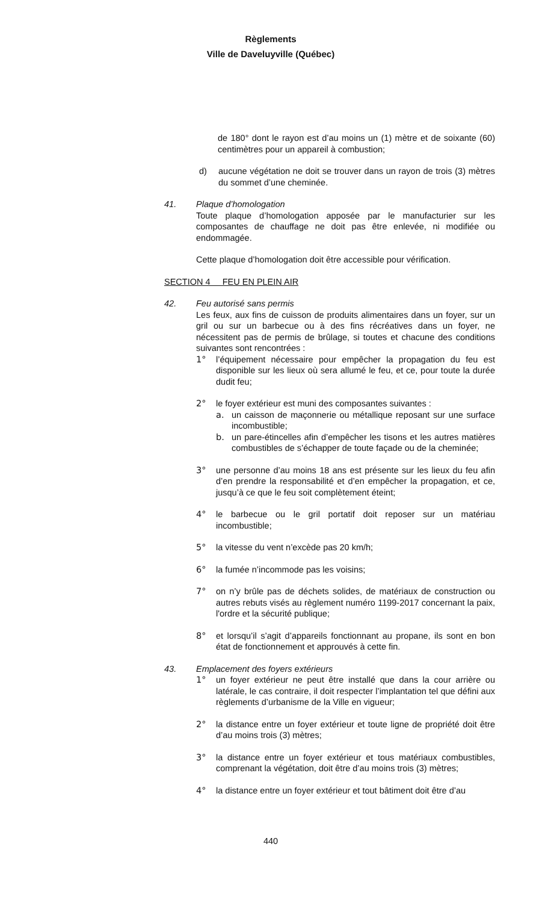Règlements
Ville de Daveluyville (Québec)
de 180° dont le rayon est d’au moins un (1) mètre et de soixante (60) centimètres pour un appareil à combustion;
d) aucune végétation ne doit se trouver dans un rayon de trois (3) mètres du sommet d’une cheminée.
41. Plaque d’homologation
Toute plaque d’homologation apposée par le manufacturier sur les composantes de chauffage ne doit pas être enlevée, ni modifiée ou endommagée.
Cette plaque d’homologation doit être accessible pour vérification.
SECTION 4 FEU EN PLEIN AIR
42. Feu autorisé sans permis
Les feux, aux fins de cuisson de produits alimentaires dans un foyer, sur un gril ou sur un barbecue ou à des fins récréatives dans un foyer, ne nécessitent pas de permis de brûlage, si toutes et chacune des conditions suivantes sont rencontrées :
1° l’équipement nécessaire pour empêcher la propagation du feu est disponible sur les lieux où sera allumé le feu, et ce, pour toute la durée dudit feu;
2° le foyer extérieur est muni des composantes suivantes :
a. un caisson de maçonnerie ou métallique reposant sur une surface incombustible;
b. un pare-étincelles afin d’empêcher les tisons et les autres matières combustibles de s’échapper de toute façade ou de la cheminée;
3° une personne d’au moins 18 ans est présente sur les lieux du feu afin d’en prendre la responsabilité et d’en empêcher la propagation, et ce, jusqu’à ce que le feu soit complètement éteint;
4° le barbecue ou le gril portatif doit reposer sur un matériau incombustible;
5° la vitesse du vent n’excède pas 20 km/h;
6° la fumée n’incommode pas les voisins;
7° on n’y brûle pas de déchets solides, de matériaux de construction ou autres rebuts visés au règlement numéro 1199-2017 concernant la paix, l'ordre et la sécurité publique;
8° et lorsqu’il s’agit d’appareils fonctionnant au propane, ils sont en bon état de fonctionnement et approuvés à cette fin.
43. Emplacement des foyers extérieurs
1° un foyer extérieur ne peut être installé que dans la cour arrière ou latérale, le cas contraire, il doit respecter l’implantation tel que défini aux règlements d’urbanisme de la Ville en vigueur;
2° la distance entre un foyer extérieur et toute ligne de propriété doit être d’au moins trois (3) mètres;
3° la distance entre un foyer extérieur et tous matériaux combustibles, comprenant la végétation, doit être d’au moins trois (3) mètres;
4° la distance entre un foyer extérieur et tout bâtiment doit être d’au
440